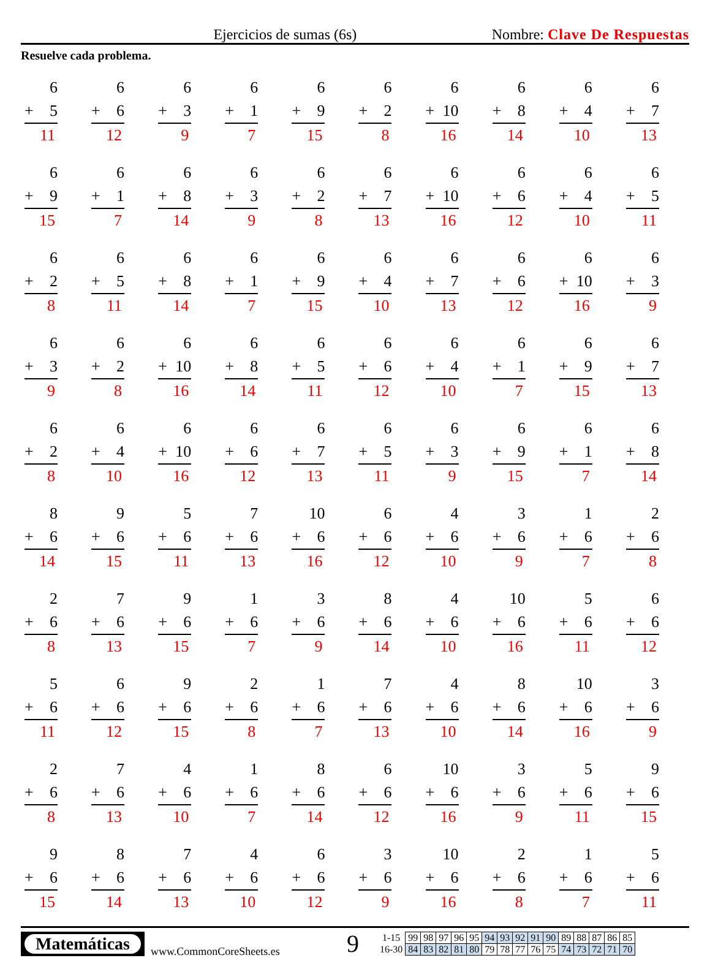Ejercicios de sumas (6s)
Nombre: Clave De Respuestas
Resuelve cada problema.
6
+ 5
11
6
+ 6
12
6
+ 3
9
6
+ 1
7
6
+ 9
15
6
+ 2
8
6
+ 10
16
6
+ 8
14
6
+ 4
10
6
+ 7
13
6
+ 9
15
6
+ 1
7
6
+ 8
14
6
+ 3
9
6
+ 2
8
6
+ 7
13
6
+ 10
16
6
+ 6
12
6
+ 4
10
6
+ 5
11
6
+ 2
8
6
+ 5
11
6
+ 8
14
6
+ 1
7
6
+ 9
15
6
+ 4
10
6
+ 7
13
6
+ 6
12
6
+ 10
16
6
+ 3
9
6
+ 3
9
6
+ 2
8
6
+ 10
16
6
+ 8
14
6
+ 5
11
6
+ 6
12
6
+ 4
10
6
+ 1
7
6
+ 9
15
6
+ 7
13
6
+ 2
8
6
+ 4
10
6
+ 10
16
6
+ 6
12
6
+ 7
13
6
+ 5
11
6
+ 3
9
6
+ 9
15
6
+ 1
7
6
+ 8
14
8
+ 6
14
9
+ 6
15
5
+ 6
11
7
+ 6
13
10
+ 6
16
6
+ 6
12
4
+ 6
10
3
+ 6
9
1
+ 6
7
2
+ 6
8
2
+ 6
8
7
+ 6
13
9
+ 6
15
1
+ 6
7
3
+ 6
9
8
+ 6
14
4
+ 6
10
10
+ 6
16
5
+ 6
11
6
+ 6
12
5
+ 6
11
6
+ 6
12
9
+ 6
15
2
+ 6
8
1
+ 6
7
7
+ 6
13
4
+ 6
10
8
+ 6
14
10
+ 6
16
3
+ 6
9
2
+ 6
8
7
+ 6
13
4
+ 6
10
1
+ 6
7
8
+ 6
14
6
+ 6
12
10
+ 6
16
3
+ 6
9
5
+ 6
11
9
+ 6
15
9
+ 6
15
8
+ 6
14
7
+ 6
13
4
+ 6
10
6
+ 6
12
3
+ 6
9
10
+ 6
16
2
+ 6
8
1
+ 6
7
5
+ 6
11
Matemáticas
www.CommonCoreSheets.es
9
| 1-15 | 99 | 98 | 97 | 96 | 95 | 94 | 93 | 92 | 91 | 90 | 89 | 88 | 87 | 86 | 85 |
| 16-30 | 84 | 83 | 82 | 81 | 80 | 79 | 78 | 77 | 76 | 75 | 74 | 73 | 72 | 71 | 70 |